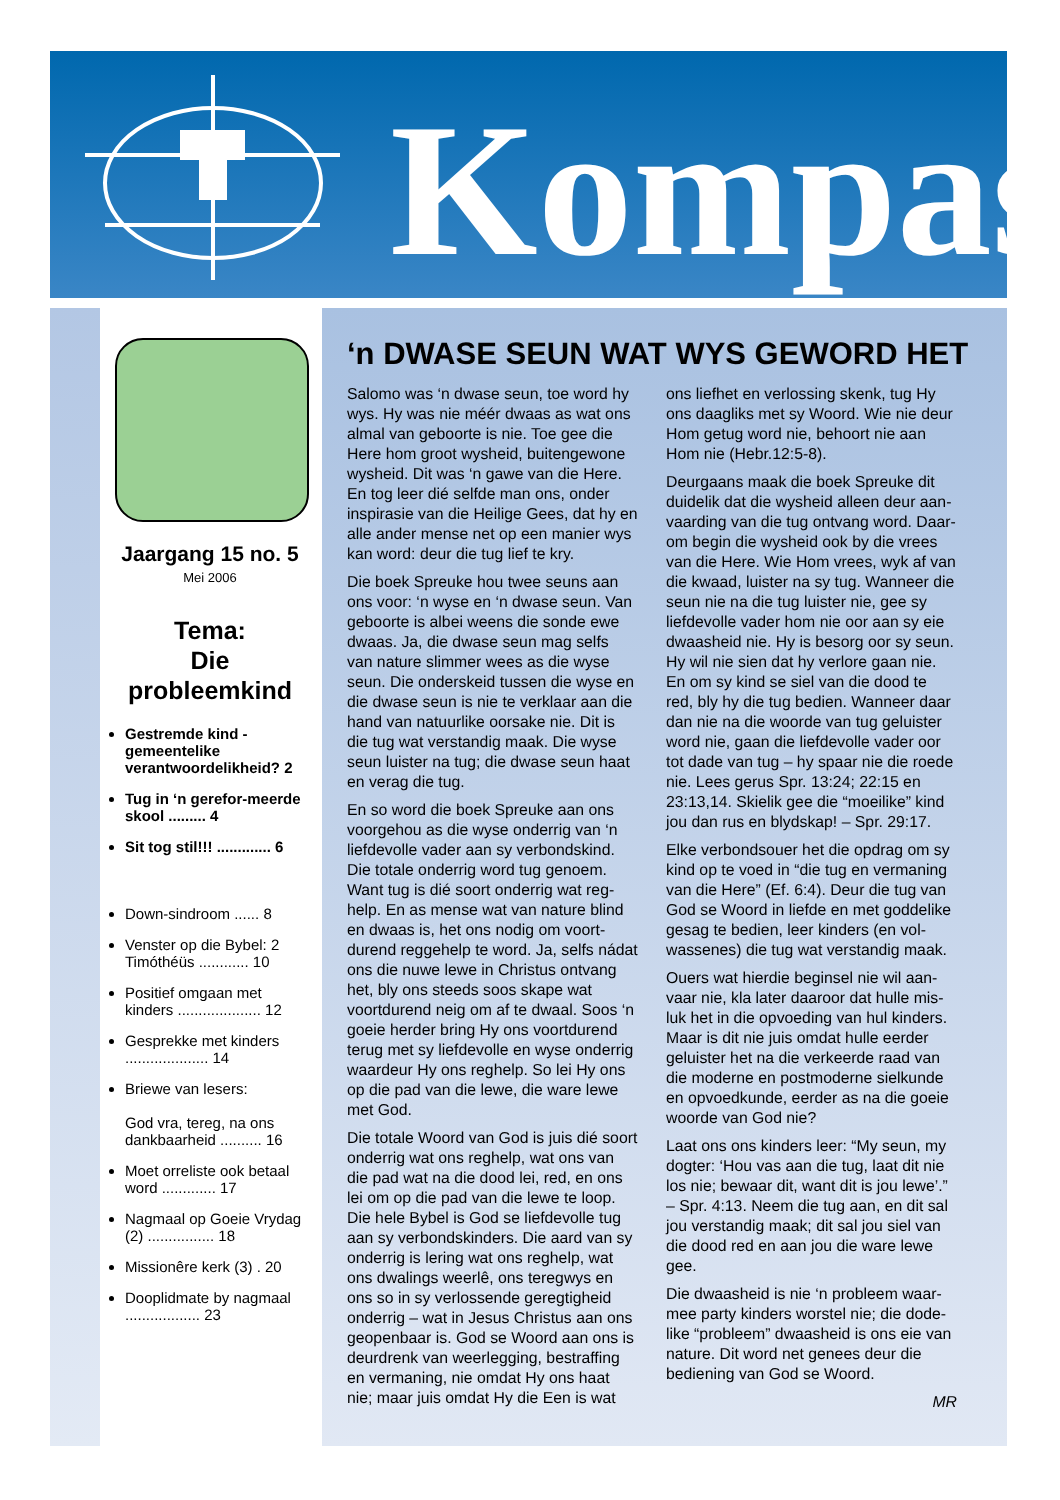Kompas
Jaargang 15 no. 5
Mei 2006
Tema:
Die
probleemkind
Gestremde kind - gemeentelike verantwoordelikheid? 2
Tug in ‘n gerefor-meerde skool ......... 4
Sit tog stil!!! ............. 6
Down-sindroom ...... 8
Venster op die Bybel: 2 Timóthéüs ............ 10
Positief omgaan met kinders .................... 12
Gesprekke met kinders .................... 14
Briewe van lesers:
God vra, tereg, na ons dankbaarheid .......... 16
Moet orreliste ook betaal word ............. 17
Nagmaal op Goeie Vrydag (2) ................ 18
Missionêre kerk (3) . 20
Dooplidmate by nagmaal .................. 23
‘n DWASE SEUN WAT WYS GEWORD HET
Salomo was ‘n dwase seun, toe word hy wys. Hy was nie méér dwaas as wat ons almal van geboorte is nie. Toe gee die Here hom groot wysheid, buitengewone wysheid. Dit was ‘n gawe van die Here. En tog leer dié selfde man ons, onder inspirasie van die Heilige Gees, dat hy en alle ander mense net op een manier wys kan word: deur die tug lief te kry.
Die boek Spreuke hou twee seuns aan ons voor: ‘n wyse en ‘n dwase seun. Van geboorte is albei weens die sonde ewe dwaas. Ja, die dwase seun mag selfs van nature slimmer wees as die wyse seun. Die onderskeid tussen die wyse en die dwase seun is nie te verklaar aan die hand van natuurlike oorsake nie. Dit is die tug wat verstandig maak. Die wyse seun luister na tug; die dwase seun haat en verag die tug.
En so word die boek Spreuke aan ons voorgehou as die wyse onderrig van ‘n liefdevolle vader aan sy verbondskind. Die totale onderrig word tug genoem. Want tug is dié soort onderrig wat reg-help. En as mense wat van nature blind en dwaas is, het ons nodig om voort-durend reggehelp te word. Ja, selfs nádat ons die nuwe lewe in Christus ontvang het, bly ons steeds soos skape wat voortdurend neig om af te dwaal. Soos ‘n goeie herder bring Hy ons voortdurend terug met sy liefdevolle en wyse onderrig waardeur Hy ons reghelp. So lei Hy ons op die pad van die lewe, die ware lewe met God.
Die totale Woord van God is juis dié soort onderrig wat ons reghelp, wat ons van die pad wat na die dood lei, red, en ons lei om op die pad van die lewe te loop. Die hele Bybel is God se liefdevolle tug aan sy verbondskinders. Die aard van sy onderrig is lering wat ons reghelp, wat ons dwalings weerlê, ons teregwys en ons so in sy verlossende geregtigheid onderrig – wat in Jesus Christus aan ons geopenbaar is. God se Woord aan ons is deurdrenk van weerlegging, bestraffing en vermaning, nie omdat Hy ons haat nie; maar juis omdat Hy die Een is wat ons liefhet en verlossing skenk, tug Hy ons daagliks met sy Woord. Wie nie deur Hom getug word nie, behoort nie aan Hom nie (Hebr.12:5-8).
Deurgaans maak die boek Spreuke dit duidelik dat die wysheid alleen deur aan-vaarding van die tug ontvang word. Daar-om begin die wysheid ook by die vrees van die Here. Wie Hom vrees, wyk af van die kwaad, luister na sy tug. Wanneer die seun nie na die tug luister nie, gee sy liefdevolle vader hom nie oor aan sy eie dwaasheid nie. Hy is besorg oor sy seun. Hy wil nie sien dat hy verlore gaan nie. En om sy kind se siel van die dood te red, bly hy die tug bedien. Wanneer daar dan nie na die woorde van tug geluister word nie, gaan die liefdevolle vader oor tot dade van tug – hy spaar nie die roede nie. Lees gerus Spr. 13:24; 22:15 en 23:13,14. Skielik gee die “moeilike” kind jou dan rus en blydskap! – Spr. 29:17.
Elke verbondsouer het die opdrag om sy kind op te voed in “die tug en vermaning van die Here” (Ef. 6:4). Deur die tug van God se Woord in liefde en met goddelike gesag te bedien, leer kinders (en vol-wassenes) die tug wat verstandig maak.
Ouers wat hierdie beginsel nie wil aan-vaar nie, kla later daaroor dat hulle mis-luk het in die opvoeding van hul kinders. Maar is dit nie juis omdat hulle eerder geluister het na die verkeerde raad van die moderne en postmoderne sielkunde en opvoedkunde, eerder as na die goeie woorde van God nie?
Laat ons ons kinders leer: “My seun, my dogter: ‘Hou vas aan die tug, laat dit nie los nie; bewaar dit, want dit is jou lewe’.” – Spr. 4:13. Neem die tug aan, en dit sal jou verstandig maak; dit sal jou siel van die dood red en aan jou die ware lewe gee.
Die dwaasheid is nie ‘n probleem waar-mee party kinders worstel nie; die dode-like “probleem” dwaasheid is ons eie van nature. Dit word net genees deur die bediening van God se Woord.
MR